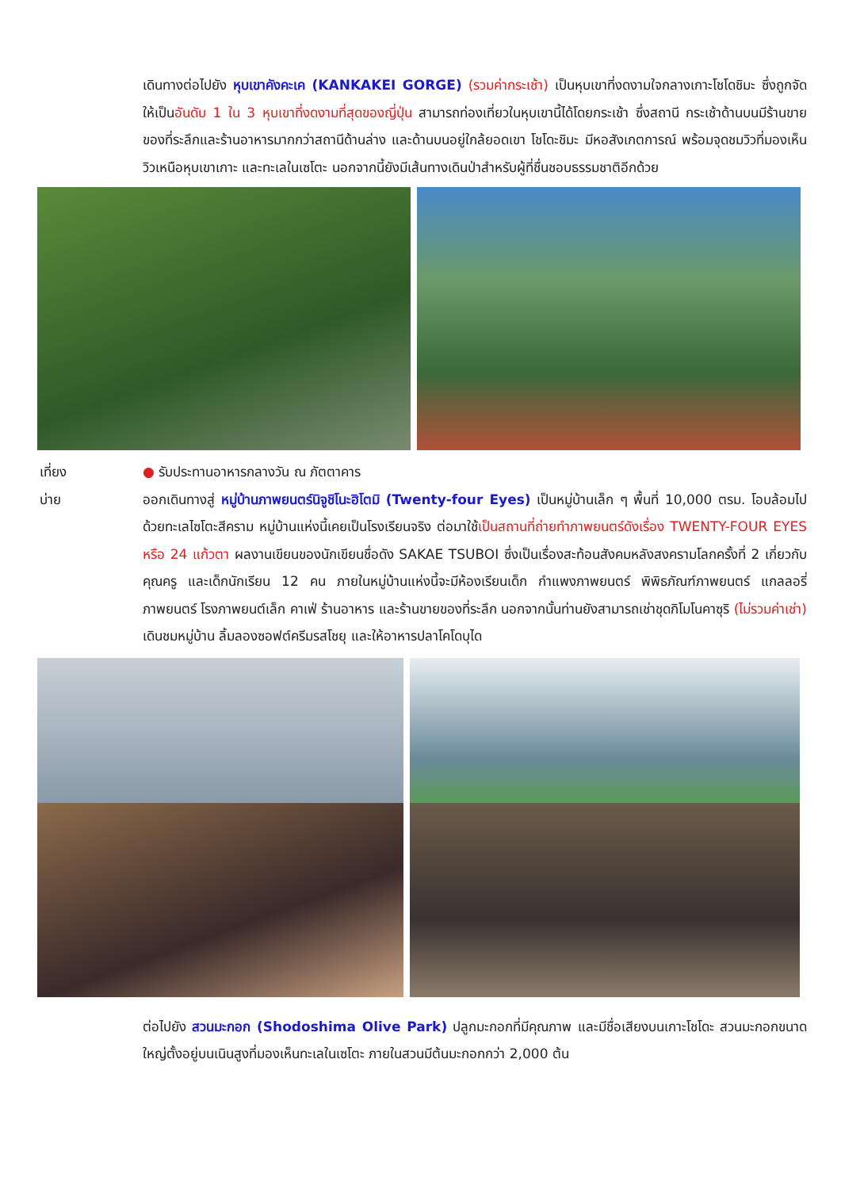เดินทางต่อไปยัง หุบเขาคังคะเค (KANKAKEI GORGE) (รวมค่ากระเช้า) เป็นหุบเขาที่งดงามใจกลางเกาะโชโดชิมะ ซึ่งถูกจัด ให้เป็นอันดับ 1 ใน 3 หุบเขาที่งดงามที่สุดของญี่ปุ่น สามารถท่องเที่ยวในหุบเขานี้ได้โดยกระเช้า ซึ่งสถานี กระเช้าด้านบนมีร้านขายของที่ระลึกและร้านอาหารมากกว่าสถานีด้านล่าง และด้านบนอยู่ใกล้ยอดเขา โชโดะชิมะ มีหอสังเกตการณ์ พร้อมจุดชมวิวที่มองเห็นวิวเหนือหุบเขาเกาะ และทะเลในเซโตะ นอกจากนี้ยังมีเส้นทางเดินป่าสำหรับผู้ที่ชื่นชอบธรรมชาติอีกด้วย
เที่ยง ● รับประทานอาหารกลางวัน ณ ภัตตาคาร
บ่าย ออกเดินทางสู่ หมู่บ้านภาพยนตร์นิจูชิโนะฮิโตมิ (Twenty-four Eyes) เป็นหมู่บ้านเล็ก ๆ พื้นที่ 10,000 ตรม. โอบล้อมไปด้วยทะเลไซโตะสีคราม หมู่บ้านแห่งนี้เคยเป็นโรงเรียนจริง ต่อมาใช้เป็นสถานที่ถ่ายทำภาพยนตร์ดังเรื่อง TWENTY-FOUR EYES หรือ 24 แก้วตา ผลงานเขียนของนักเขียนชื่อดัง SAKAE TSUBOI ซึ่งเป็นเรื่องสะท้อนสังคมหลังสงครามโลกครั้งที่ 2 เกี่ยวกับคุณครู และเด็กนักเรียน 12 คน ภายในหมู่บ้านแห่งนี้จะมีห้องเรียนเด็ก กำแพงภาพยนตร์ พิพิธภัณฑ์ภาพยนตร์ แกลลอรี่ภาพยนตร์ โรงภาพยนต์เล็ก คาเฟ่ ร้านอาหาร และร้านขายของที่ระลึก นอกจากนั้นท่านยังสามารถเช่าชุดกิโมโนคาซุริ (ไม่รวมค่าเช่า) เดินชมหมู่บ้าน ลิ้มลองซอฟต์ครีมรสโชยุ และให้อาหารปลาโคโดบุได
ต่อไปยัง สวนมะกอก (Shodoshima Olive Park) ปลูกมะกอกที่มีคุณภาพ และมีชื่อเสียงบนเกาะโชโดะ สวนมะกอกขนาดใหญ่ตั้งอยู่บนเนินสูงที่มองเห็นทะเลในเซโตะ ภายในสวนมีต้นมะกอกกว่า 2,000 ต้น